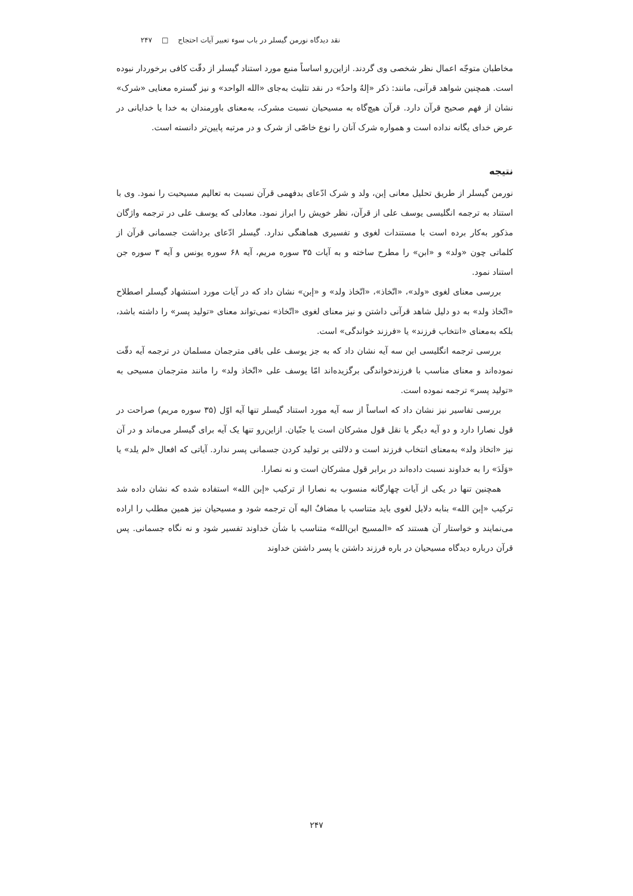نقد دیدگاه نورمن گیسلر در باب سوء تعبیر آیات احتجاج □ ۲۴۷
مخاطبان متوجّه اعمال نظر شخصی وی گردند. ازاین‌رو اساساً منبع مورد استناد گیسلر از دقّت کافی برخوردار نبوده است. همچنین شواهد قرآنی، مانند: ذکر «إلهٌ واحدٌ» در نقد تثلیث به‌جای «الله الواحد» و نیز گستره معنایی «شرک» نشان از فهم صحیح قرآن دارد. قرآن هیچ‌گاه به مسیحیان نسبت مشرک، به‌معنای باورمندان به خدا یا خدایانی در عرض خدای یگانه نداده است و همواره شرک آنان را نوع خاصّی از شرک و در مرتبه پایین‌تر دانسته است.
نتیجه
نورمن گیسلر از طریق تحلیل معانی إبن، ولد و شرک ادّعای بدفهمی قرآن نسبت به تعالیم مسیحیت را نمود. وی با استناد به ترجمه انگلیسی یوسف علی از قرآن، نظر خویش را ابراز نمود. معادلی که یوسف علی در ترجمه واژگان مذکور به‌کار برده است با مستندات لغوی و تفسیری هماهنگی ندارد. گیسلر ادّعای برداشت جسمانی قرآن از کلماتی چون «ولد» و «ابن» را مطرح ساخته و به آیات ۳۵ سوره مریم، آیه ۶۸ سوره یونس و آیه ۳ سوره جن استناد نمود.
بررسی معنای لغوی «ولد»، «اتّخاذ»، «اتّخاذ ولد» و «إبن» نشان داد که در آیات مورد استشهاد گیسلر اصطلاح «اتّخاذ ولد» به دو دلیل شاهد قرآنی داشتن و نیز معنای لغوی «اتّخاذ» نمی‌تواند معنای «تولید پسر» را داشته باشد، بلکه به‌معنای «انتخاب فرزند» یا «فرزند خواندگی» است.
بررسی ترجمه انگلیسی این سه آیه نشان داد که به جز یوسف علی باقی مترجمان مسلمان در ترجمه آیه دقّت نموده‌اند و معنای مناسب با فرزندخواندگی برگزیده‌اند امّا یوسف علی «اتّخاذ ولد» را مانند مترجمان مسیحی به «تولید پسر» ترجمه نموده است.
بررسی تفاسیر نیز نشان داد که اساساً از سه آیه مورد استناد گیسلر تنها آیه اوّل (۳۵ سوره مریم) صراحت در قول نصارا دارد و دو آیه دیگر یا نقل قول مشرکان است یا جنّیان. ازاین‌رو تنها یک آیه برای گیسلر می‌ماند و در آن نیز «اتخاذ ولد» به‌معنای انتخاب فرزند است و دلالتی بر تولید کردن جسمانی پسر ندارد. آیاتی که افعال «لم یلد» یا «وَلَدَ» را به خداوند نسبت داده‌اند در برابر قول مشرکان است و نه نصارا.
همچنین تنها در یکی از آیات چهارگانه منسوب به نصارا از ترکیب «إبن الله» استفاده شده که نشان داده شد ترکیب «إبن الله» بنابه دلایل لغوی باید متناسب با مضافٌ الیه آن ترجمه شود و مسیحیان نیز همین مطلب را اراده می‌نمایند و خواستار آن هستند که «المسیح ابن‌الله» متناسب با شأن خداوند تفسیر شود و نه نگاه جسمانی. پس قرآن درباره دیدگاه مسیحیان در باره فرزند داشتن یا پسر داشتن خداوند
۲۴۷